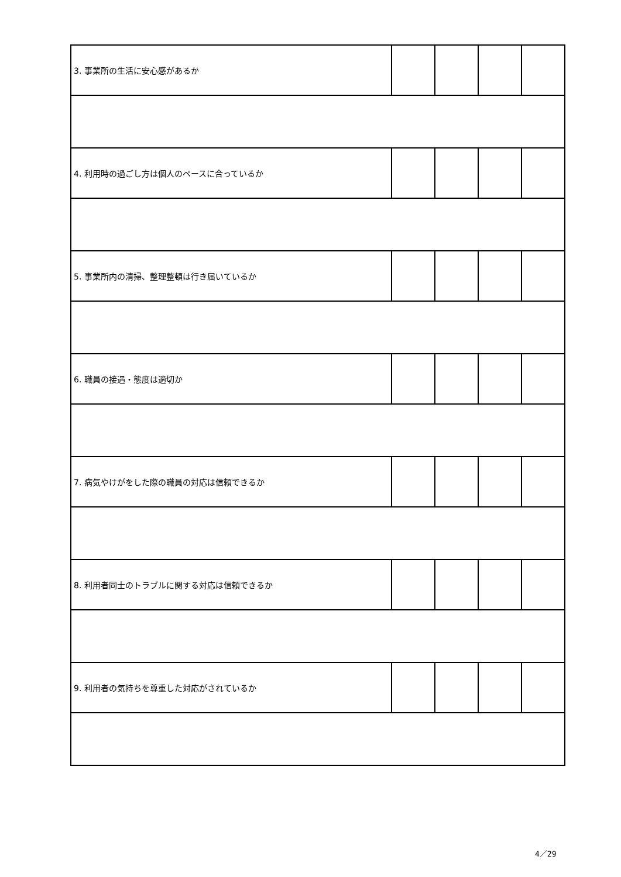| 3. 事業所の生活に安心感があるか | | | | |
| 4. 利用時の過ごし方は個人のペースに合っているか | | | | |
| 5. 事業所内の清掃、整理整頓は行き届いているか | | | | |
| 6. 職員の接遇・態度は適切か | | | | |
| 7. 病気やけがをした際の職員の対応は信頼できるか | | | | |
| 8. 利用者同士のトラブルに関する対応は信頼できるか | | | | |
| 9. 利用者の気持ちを尊重した対応がされているか | | | | |
4／29